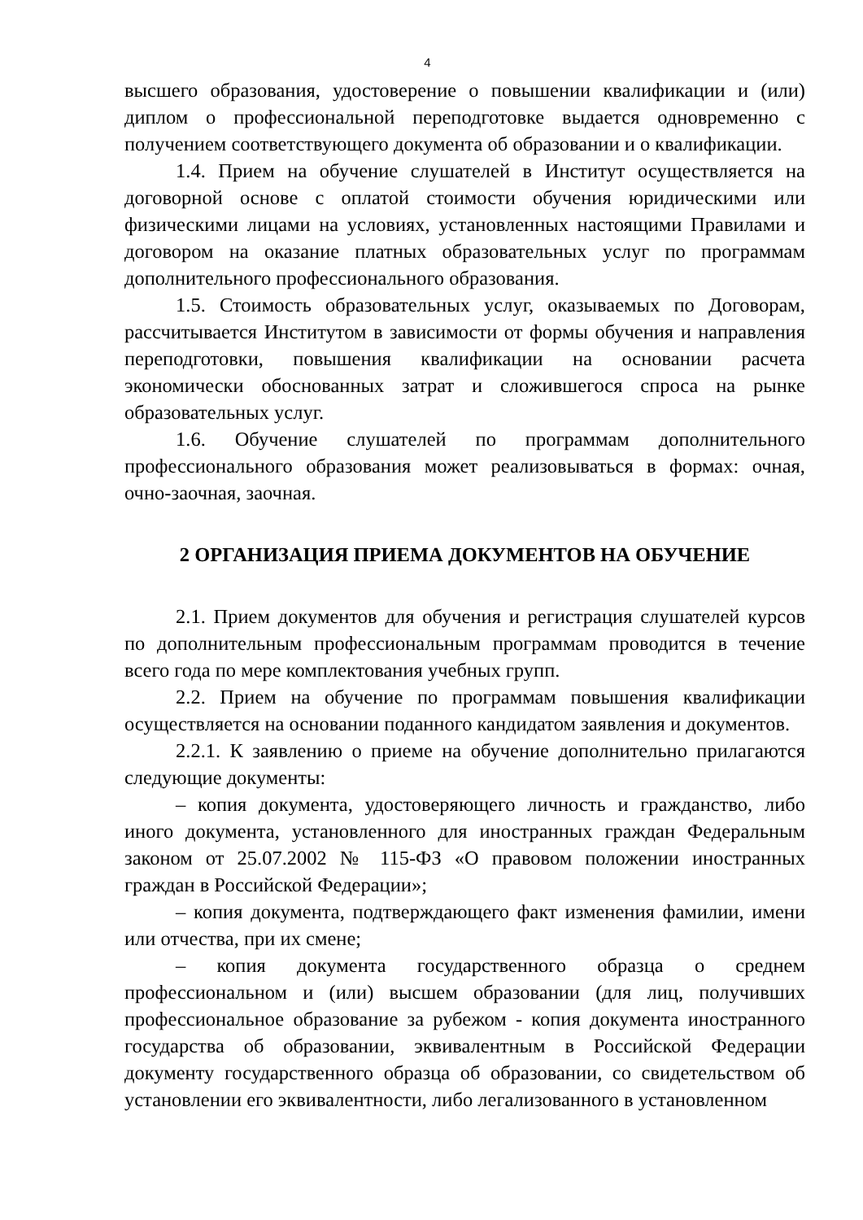4
высшего образования, удостоверение о повышении квалификации и (или) диплом о профессиональной переподготовке выдается одновременно с получением соответствующего документа об образовании и о квалификации.
1.4. Прием на обучение слушателей в Институт осуществляется на договорной основе с оплатой стоимости обучения юридическими или физическими лицами на условиях, установленных настоящими Правилами и договором на оказание платных образовательных услуг по программам дополнительного профессионального образования.
1.5. Стоимость образовательных услуг, оказываемых по Договорам, рассчитывается Институтом в зависимости от формы обучения и направления переподготовки, повышения квалификации на основании расчета экономически обоснованных затрат и сложившегося спроса на рынке образовательных услуг.
1.6. Обучение слушателей по программам дополнительного профессионального образования может реализовываться в формах: очная, очно-заочная, заочная.
2 ОРГАНИЗАЦИЯ ПРИЕМА ДОКУМЕНТОВ НА ОБУЧЕНИЕ
2.1. Прием документов для обучения и регистрация слушателей курсов по дополнительным профессиональным программам проводится в течение всего года по мере комплектования учебных групп.
2.2. Прием на обучение по программам повышения квалификации осуществляется на основании поданного кандидатом заявления и документов.
2.2.1. К заявлению о приеме на обучение дополнительно прилагаются следующие документы:
– копия документа, удостоверяющего личность и гражданство, либо иного документа, установленного для иностранных граждан Федеральным законом от 25.07.2002 № 115-ФЗ «О правовом положении иностранных граждан в Российской Федерации»;
– копия документа, подтверждающего факт изменения фамилии, имени или отчества, при их смене;
– копия документа государственного образца о среднем профессиональном и (или) высшем образовании (для лиц, получивших профессиональное образование за рубежом - копия документа иностранного государства об образовании, эквивалентным в Российской Федерации документу государственного образца об образовании, со свидетельством об установлении его эквивалентности, либо легализованного в установленном